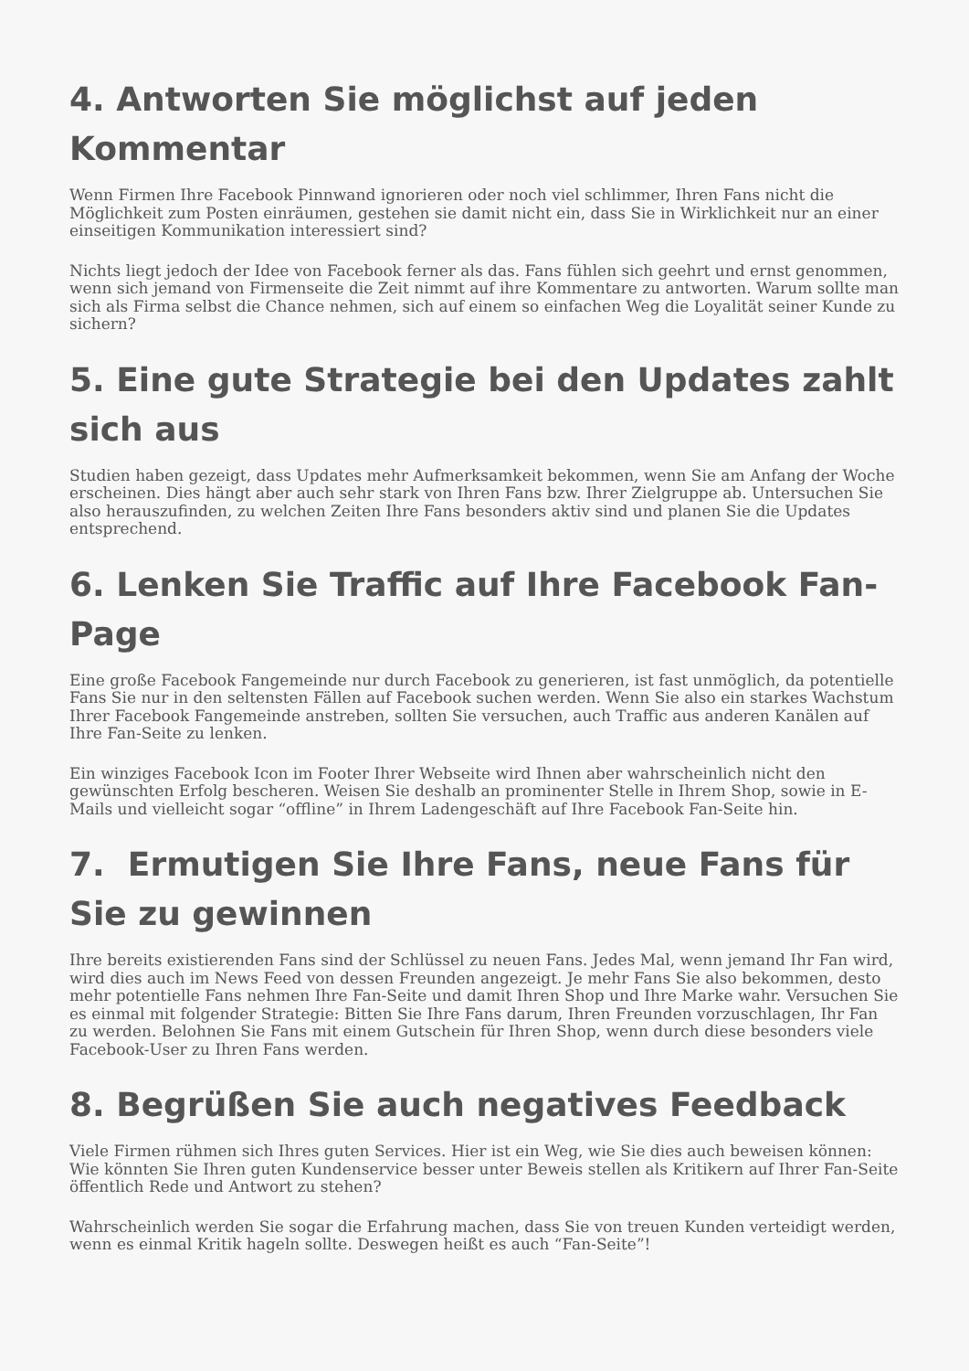4. Antworten Sie möglichst auf jeden Kommentar
Wenn Firmen Ihre Facebook Pinnwand ignorieren oder noch viel schlimmer, Ihren Fans nicht die Möglichkeit zum Posten einräumen, gestehen sie damit nicht ein, dass Sie in Wirklichkeit nur an einer einseitigen Kommunikation interessiert sind?
Nichts liegt jedoch der Idee von Facebook ferner als das. Fans fühlen sich geehrt und ernst genommen, wenn sich jemand von Firmenseite die Zeit nimmt auf ihre Kommentare zu antworten. Warum sollte man sich als Firma selbst die Chance nehmen, sich auf einem so einfachen Weg die Loyalität seiner Kunde zu sichern?
5. Eine gute Strategie bei den Updates zahlt sich aus
Studien haben gezeigt, dass Updates mehr Aufmerksamkeit bekommen, wenn Sie am Anfang der Woche erscheinen. Dies hängt aber auch sehr stark von Ihren Fans bzw. Ihrer Zielgruppe ab. Untersuchen Sie also herauszufinden, zu welchen Zeiten Ihre Fans besonders aktiv sind und planen Sie die Updates entsprechend.
6. Lenken Sie Traffic auf Ihre Facebook Fan-Page
Eine große Facebook Fangemeinde nur durch Facebook zu generieren, ist fast unmöglich, da potentielle Fans Sie nur in den seltensten Fällen auf Facebook suchen werden. Wenn Sie also ein starkes Wachstum Ihrer Facebook Fangemeinde anstreben, sollten Sie versuchen, auch Traffic aus anderen Kanälen auf Ihre Fan-Seite zu lenken.
Ein winziges Facebook Icon im Footer Ihrer Webseite wird Ihnen aber wahrscheinlich nicht den gewünschten Erfolg bescheren. Weisen Sie deshalb an prominenter Stelle in Ihrem Shop, sowie in E-Mails und vielleicht sogar “offline” in Ihrem Ladengeschäft auf Ihre Facebook Fan-Seite hin.
7. Ermutigen Sie Ihre Fans, neue Fans für Sie zu gewinnen
Ihre bereits existierenden Fans sind der Schlüssel zu neuen Fans. Jedes Mal, wenn jemand Ihr Fan wird, wird dies auch im News Feed von dessen Freunden angezeigt. Je mehr Fans Sie also bekommen, desto mehr potentielle Fans nehmen Ihre Fan-Seite und damit Ihren Shop und Ihre Marke wahr. Versuchen Sie es einmal mit folgender Strategie: Bitten Sie Ihre Fans darum, Ihren Freunden vorzuschlagen, Ihr Fan zu werden. Belohnen Sie Fans mit einem Gutschein für Ihren Shop, wenn durch diese besonders viele Facebook-User zu Ihren Fans werden.
8. Begrüßen Sie auch negatives Feedback
Viele Firmen rühmen sich Ihres guten Services. Hier ist ein Weg, wie Sie dies auch beweisen können: Wie könnten Sie Ihren guten Kundenservice besser unter Beweis stellen als Kritikern auf Ihrer Fan-Seite öffentlich Rede und Antwort zu stehen?
Wahrscheinlich werden Sie sogar die Erfahrung machen, dass Sie von treuen Kunden verteidigt werden, wenn es einmal Kritik hageln sollte. Deswegen heißt es auch “Fan-Seite”!